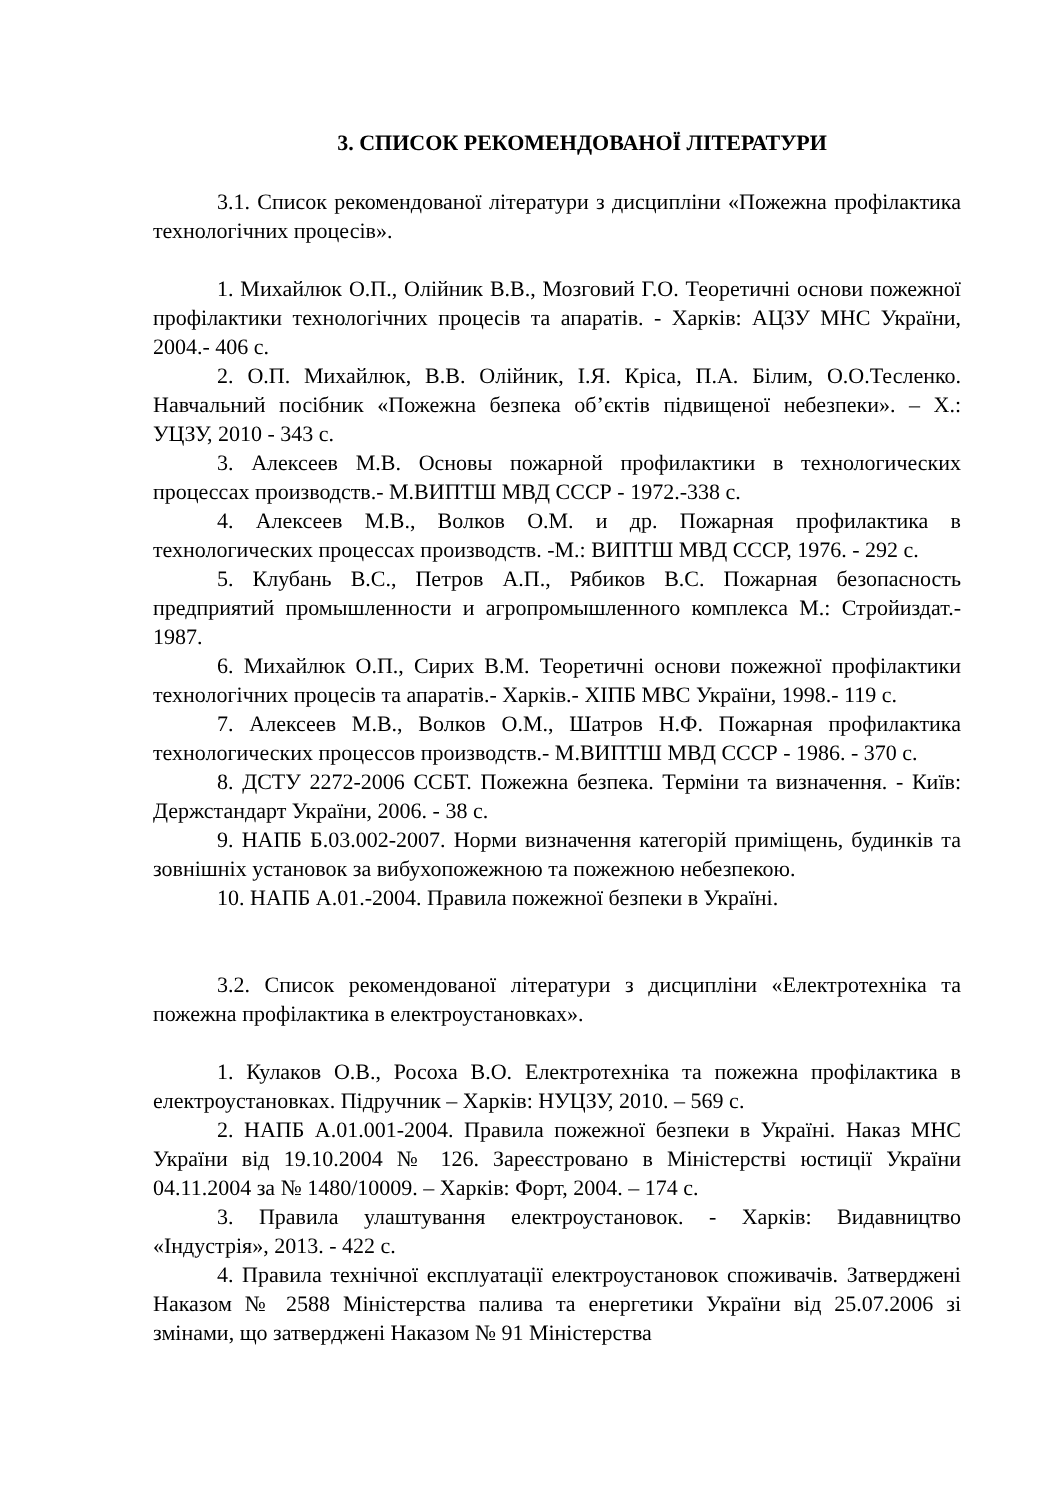3. СПИСОК РЕКОМЕНДОВАНОЇ ЛІТЕРАТУРИ
3.1. Список рекомендованої літератури з дисципліни «Пожежна профілактика технологічних процесів».
1. Михайлюк О.П., Олійник В.В., Мозговий Г.О. Теоретичні основи пожежної профілактики технологічних процесів та апаратів. - Харків: АЦЗУ МНС України, 2004.- 406 с.
2. О.П. Михайлюк, В.В. Олійник, І.Я. Кріса, П.А. Білим, О.О.Тесленко. Навчальний посібник «Пожежна безпека об’єктів підвищеної небезпеки». – Х.: УЦЗУ, 2010 - 343 с.
3. Алексеев М.В. Основы пожарной профилактики в технологических процессах производств.- М.ВИПТШ МВД СССР - 1972.-338 с.
4. Алексеев М.В., Волков О.М. и др. Пожарная профилактика в технологических процессах производств. -М.: ВИПТШ МВД СССР, 1976. - 292 с.
5. Клубань В.С., Петров А.П., Рябиков В.С. Пожарная безопасность предприятий промышленности и агропромышленного комплекса М.: Стройиздат.- 1987.
6. Михайлюк О.П., Сирих В.М. Теоретичні основи пожежної профілактики технологічних процесів та апаратів.- Харків.- ХІПБ МВС України, 1998.- 119 с.
7. Алексеев М.В., Волков О.М., Шатров Н.Ф. Пожарная профилактика технологических процессов производств.- М.ВИПТШ МВД СССР - 1986. - 370 с.
8. ДСТУ 2272-2006 ССБТ. Пожежна безпека. Терміни та визначення. - Київ: Держстандарт України, 2006. - 38 с.
9. НАПБ Б.03.002-2007. Норми визначення категорій приміщень, будинків та зовнішніх установок за вибухопожежною та пожежною небезпекою.
10. НАПБ А.01.-2004. Правила пожежної безпеки в Україні.
3.2. Список рекомендованої літератури з дисципліни «Електротехніка та пожежна профілактика в електроустановках».
1. Кулаков О.В., Росоха В.О. Електротехніка та пожежна профілактика в електроустановках. Підручник – Харків: НУЦЗУ, 2010. – 569 с.
2. НАПБ А.01.001-2004. Правила пожежної безпеки в Україні. Наказ МНС України від 19.10.2004 № 126. Зареєстровано в Міністерстві юстиції України 04.11.2004 за № 1480/10009. – Харків: Форт, 2004. – 174 с.
3. Правила улаштування електроустановок. - Харків: Видавництво «Індустрія», 2013. - 422 с.
4. Правила технічної експлуатації електроустановок споживачів. Затверджені Наказом № 2588 Міністерства палива та енергетики України від 25.07.2006 зі змінами, що затверджені Наказом № 91 Міністерства